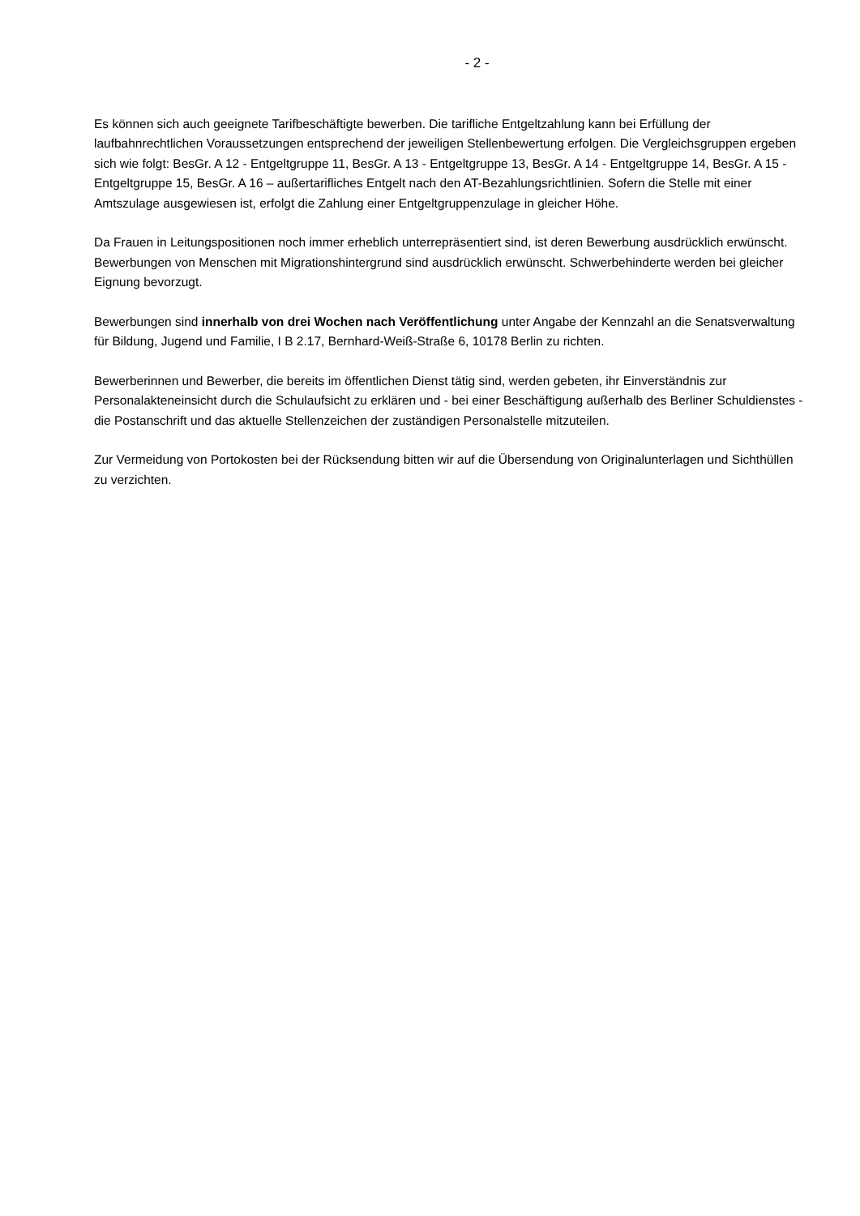- 2 -
Es können sich auch geeignete Tarifbeschäftigte bewerben. Die tarifliche Entgeltzahlung kann bei Erfüllung der laufbahnrechtlichen Voraussetzungen entsprechend der jeweiligen Stellenbewertung erfolgen. Die Vergleichsgruppen ergeben sich wie folgt: BesGr. A 12 - Entgeltgruppe 11, BesGr. A 13 - Entgeltgruppe 13, BesGr. A 14 - Entgeltgruppe 14, BesGr. A 15 - Entgeltgruppe 15, BesGr. A 16 – außertarifliches Entgelt nach den AT-Bezahlungsrichtlinien. Sofern die Stelle mit einer Amtszulage ausgewiesen ist, erfolgt die Zahlung einer Entgeltgruppenzulage in gleicher Höhe.
Da Frauen in Leitungspositionen noch immer erheblich unterrepräsentiert sind, ist deren Bewerbung ausdrücklich erwünscht. Bewerbungen von Menschen mit Migrationshintergrund sind ausdrücklich erwünscht. Schwerbehinderte werden bei gleicher Eignung bevorzugt.
Bewerbungen sind innerhalb von drei Wochen nach Veröffentlichung unter Angabe der Kennzahl an die Senatsverwaltung für Bildung, Jugend und Familie, I B 2.17, Bernhard-Weiß-Straße 6, 10178 Berlin zu richten.
Bewerberinnen und Bewerber, die bereits im öffentlichen Dienst tätig sind, werden gebeten, ihr Einverständnis zur Personalakteneinsicht durch die Schulaufsicht zu erklären und - bei einer Beschäftigung außerhalb des Berliner Schuldienstes - die Postanschrift und das aktuelle Stellenzeichen der zuständigen Personalstelle mitzuteilen.
Zur Vermeidung von Portokosten bei der Rücksendung bitten wir auf die Übersendung von Originalunterlagen und Sichthüllen zu verzichten.